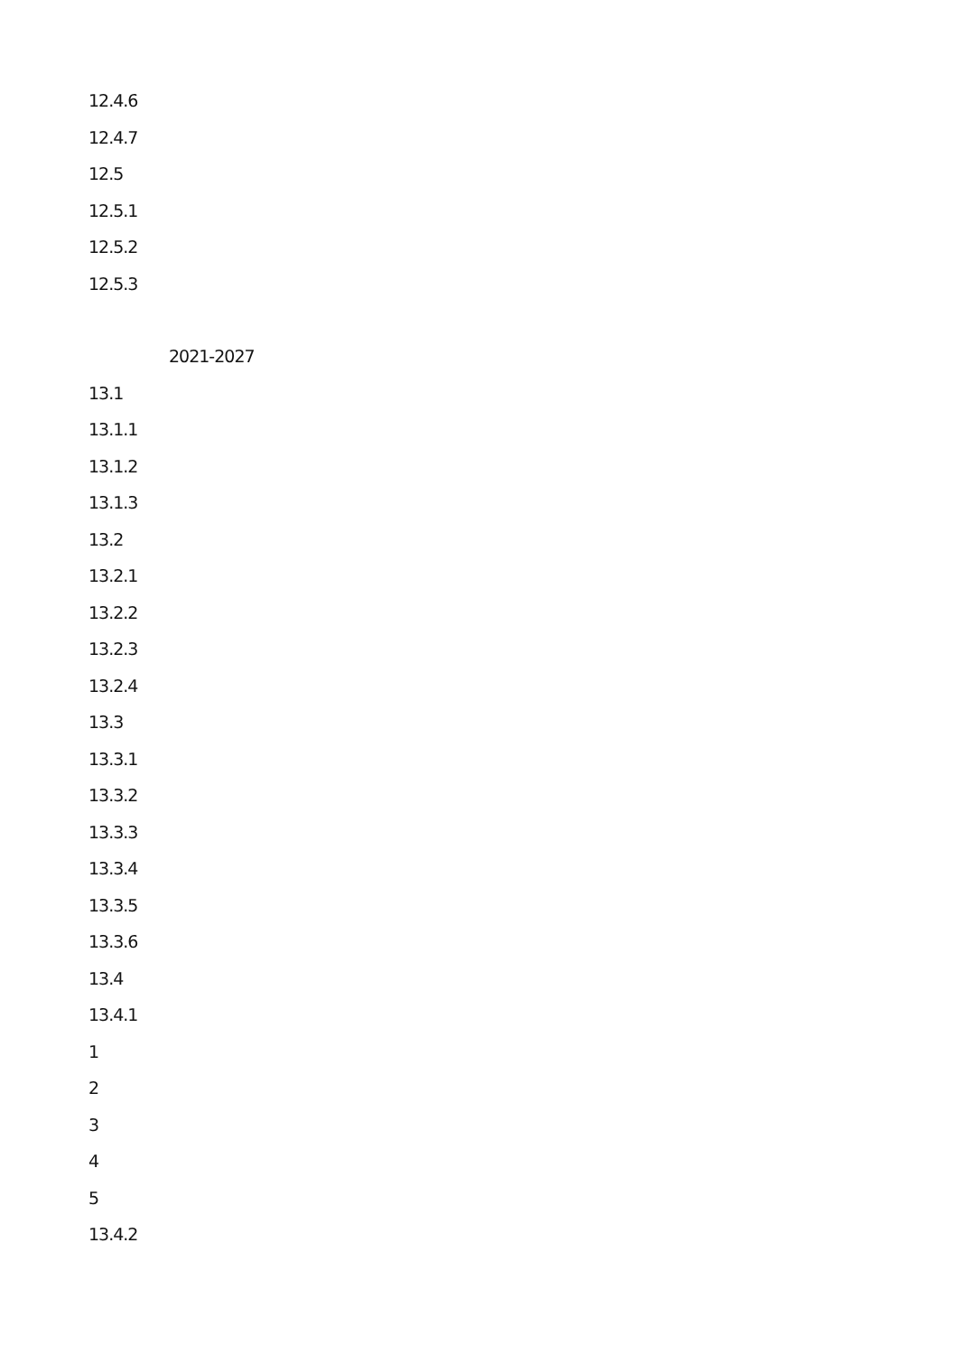12.4.6
12.4.7
12.5
12.5.1
12.5.2
12.5.3
2021-2027
13.1
13.1.1
13.1.2
13.1.3
13.2
13.2.1
13.2.2
13.2.3
13.2.4
13.3
13.3.1
13.3.2
13.3.3
13.3.4
13.3.5
13.3.6
13.4
13.4.1
1
2
3
4
5
13.4.2